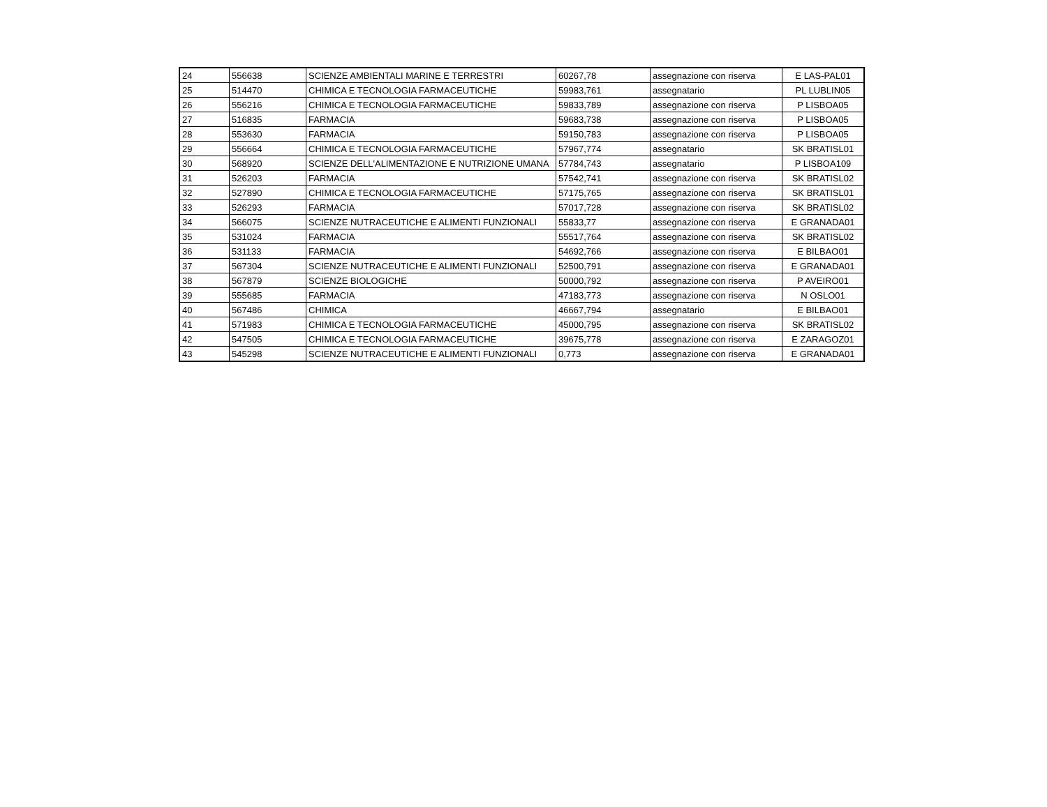| 24 | 556638 | SCIENZE AMBIENTALI MARINE E TERRESTRI | 60267,78 | assegnazione con riserva | E LAS-PAL01 |
| 25 | 514470 | CHIMICA E TECNOLOGIA FARMACEUTICHE | 59983,761 | assegnatario | PL LUBLIN05 |
| 26 | 556216 | CHIMICA E TECNOLOGIA FARMACEUTICHE | 59833,789 | assegnazione con riserva | P LISBOA05 |
| 27 | 516835 | FARMACIA | 59683,738 | assegnazione con riserva | P LISBOA05 |
| 28 | 553630 | FARMACIA | 59150,783 | assegnazione con riserva | P LISBOA05 |
| 29 | 556664 | CHIMICA E TECNOLOGIA FARMACEUTICHE | 57967,774 | assegnatario | SK BRATISL01 |
| 30 | 568920 | SCIENZE DELL'ALIMENTAZIONE E NUTRIZIONE UMANA | 57784,743 | assegnatario | P LISBOA109 |
| 31 | 526203 | FARMACIA | 57542,741 | assegnazione con riserva | SK BRATISL02 |
| 32 | 527890 | CHIMICA E TECNOLOGIA FARMACEUTICHE | 57175,765 | assegnazione con riserva | SK BRATISL01 |
| 33 | 526293 | FARMACIA | 57017,728 | assegnazione con riserva | SK BRATISL02 |
| 34 | 566075 | SCIENZE NUTRACEUTICHE E ALIMENTI FUNZIONALI | 55833,77 | assegnazione con riserva | E GRANADA01 |
| 35 | 531024 | FARMACIA | 55517,764 | assegnazione con riserva | SK BRATISL02 |
| 36 | 531133 | FARMACIA | 54692,766 | assegnazione con riserva | E BILBAO01 |
| 37 | 567304 | SCIENZE NUTRACEUTICHE E ALIMENTI FUNZIONALI | 52500,791 | assegnazione con riserva | E GRANADA01 |
| 38 | 567879 | SCIENZE BIOLOGICHE | 50000,792 | assegnazione con riserva | P AVEIRO01 |
| 39 | 555685 | FARMACIA | 47183,773 | assegnazione con riserva | N OSLO01 |
| 40 | 567486 | CHIMICA | 46667,794 | assegnatario | E BILBAO01 |
| 41 | 571983 | CHIMICA E TECNOLOGIA FARMACEUTICHE | 45000,795 | assegnazione con riserva | SK BRATISL02 |
| 42 | 547505 | CHIMICA E TECNOLOGIA FARMACEUTICHE | 39675,778 | assegnazione con riserva | E ZARAGOZ01 |
| 43 | 545298 | SCIENZE NUTRACEUTICHE E ALIMENTI FUNZIONALI | 0,773 | assegnazione con riserva | E GRANADA01 |